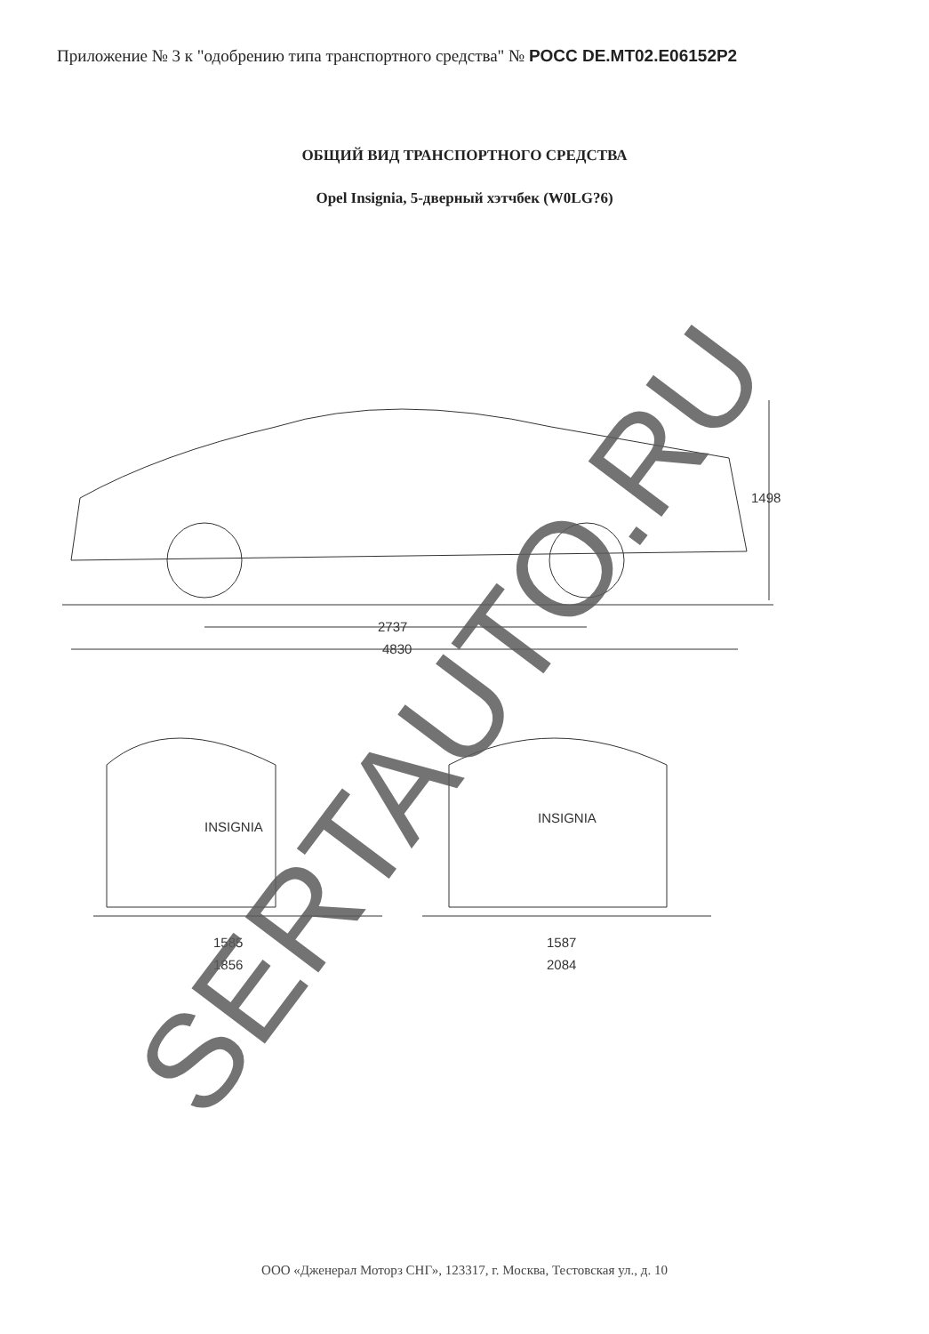Приложение № 3 к "одобрению типа транспортного средства" № РОСС DE.MT02.E06152P2
ОБЩИЙ ВИД ТРАНСПОРТНОГО СРЕДСТВА
Opel Insignia, 5-дверный хэтчбек (W0LG?6)
2737
4830
1498
1585
1856
1587
2084
INSIGNIA
INSIGNIA
SERTAUTO.RU
ООО «Дженерал Моторз СНГ», 123317, г. Москва, Тестовская ул., д. 10